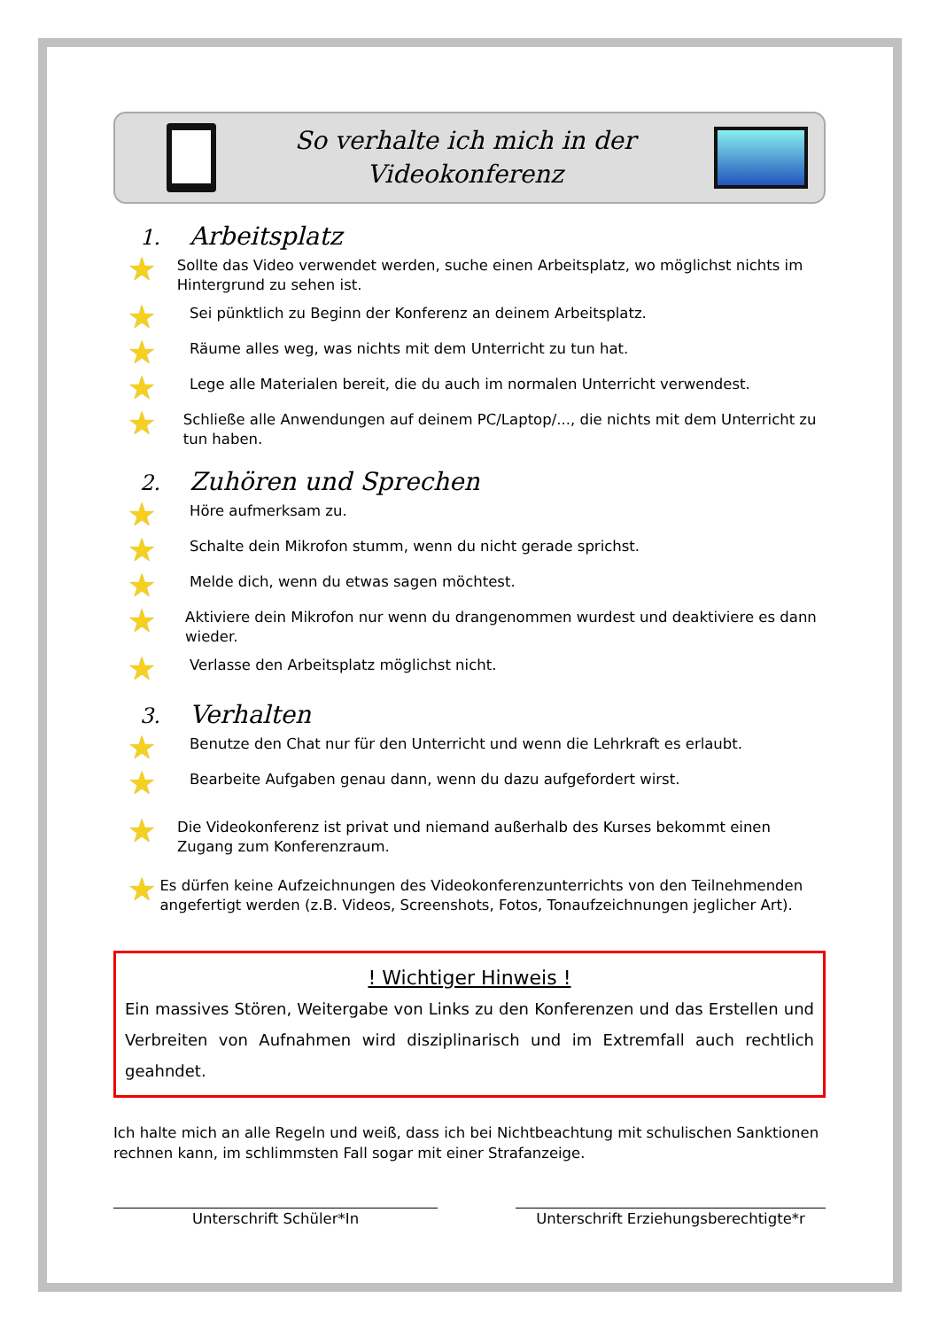So verhalte ich mich in der
Videokonferenz
1. Arbeitsplatz
★
Sollte das Video verwendet werden, suche einen Arbeitsplatz, wo möglichst nichts im Hintergrund zu sehen ist.
★
Sei pünktlich zu Beginn der Konferenz an deinem Arbeitsplatz.
★
Räume alles weg, was nichts mit dem Unterricht zu tun hat.
★
Lege alle Materialen bereit, die du auch im normalen Unterricht verwendest.
★
Schließe alle Anwendungen auf deinem PC/Laptop/..., die nichts mit dem Unterricht zu tun haben.
2. Zuhören und Sprechen
★
Höre aufmerksam zu.
★
Schalte dein Mikrofon stumm, wenn du nicht gerade sprichst.
★
Melde dich, wenn du etwas sagen möchtest.
★
Aktiviere dein Mikrofon nur wenn du drangenommen wurdest und deaktiviere es dann wieder.
★
Verlasse den Arbeitsplatz möglichst nicht.
3. Verhalten
★
Benutze den Chat nur für den Unterricht und wenn die Lehrkraft es erlaubt.
★
Bearbeite Aufgaben genau dann, wenn du dazu aufgefordert wirst.
★
Die Videokonferenz ist privat und niemand außerhalb des Kurses bekommt einen Zugang zum Konferenzraum.
★
Es dürfen keine Aufzeichnungen des Videokonferenzunterrichts von den Teilnehmenden angefertigt werden (z.B. Videos, Screenshots, Fotos, Tonaufzeichnungen jeglicher Art).
! Wichtiger Hinweis !
Ein massives Stören, Weitergabe von Links zu den Konferenzen und das Erstellen und Verbreiten von Aufnahmen wird disziplinarisch und im Extremfall auch rechtlich geahndet.
Ich halte mich an alle Regeln und weiß, dass ich bei Nichtbeachtung mit schulischen Sanktionen rechnen kann, im schlimmsten Fall sogar mit einer Strafanzeige.
Unterschrift Schüler*In Unterschrift Erziehungsberechtigte*r